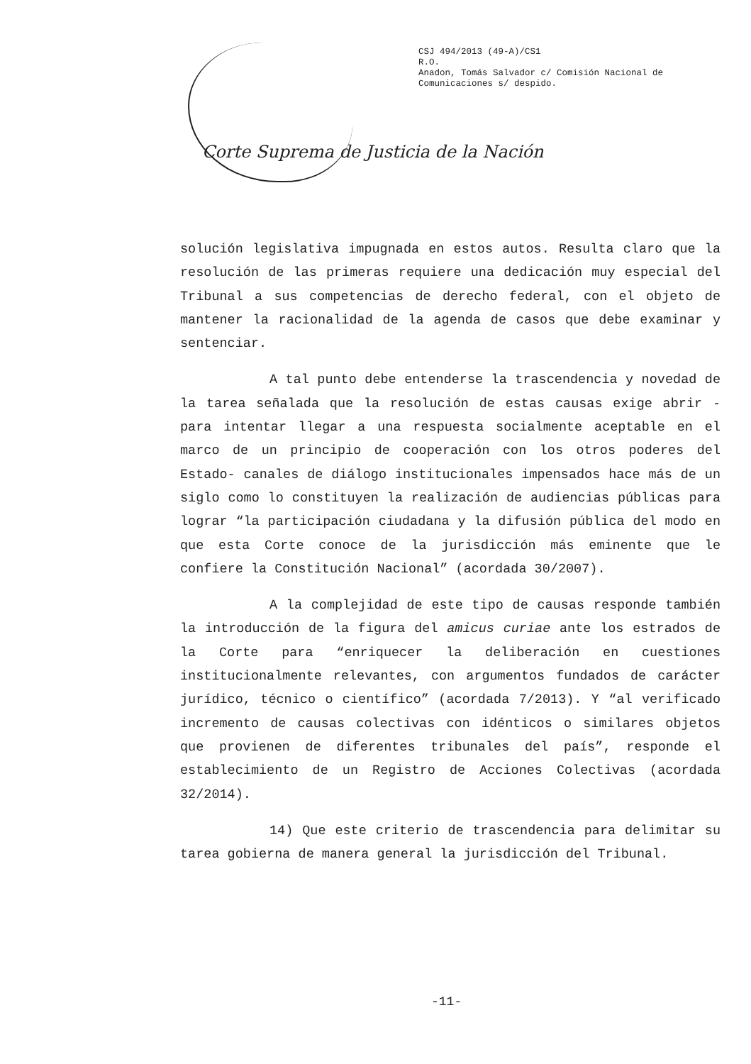CSJ 494/2013 (49-A)/CS1
R.O.
Anadon, Tomás Salvador c/ Comisión Nacional de
Comunicaciones s/ despido.
Corte Suprema de Justicia de la Nación
solución legislativa impugnada en estos autos. Resulta claro que la resolución de las primeras requiere una dedicación muy especial del Tribunal a sus competencias de derecho federal, con el objeto de mantener la racionalidad de la agenda de casos que debe examinar y sentenciar.
A tal punto debe entenderse la trascendencia y novedad de la tarea señalada que la resolución de estas causas exige abrir -para intentar llegar a una respuesta socialmente aceptable en el marco de un principio de cooperación con los otros poderes del Estado- canales de diálogo institucionales impensados hace más de un siglo como lo constituyen la realización de audiencias públicas para lograr “la participación ciudadana y la difusión pública del modo en que esta Corte conoce de la jurisdicción más eminente que le confiere la Constitución Nacional” (acordada 30/2007).
A la complejidad de este tipo de causas responde también la introducción de la figura del amicus curiae ante los estrados de la Corte para “enriquecer la deliberación en cuestiones institucionalmente relevantes, con argumentos fundados de carácter jurídico, técnico o científico” (acordada 7/2013). Y “al verificado incremento de causas colectivas con idénticos o similares objetos que provienen de diferentes tribunales del país”, responde el establecimiento de un Registro de Acciones Colectivas (acordada 32/2014).
14) Que este criterio de trascendencia para delimitar su tarea gobierna de manera general la jurisdicción del Tribunal.
-11-